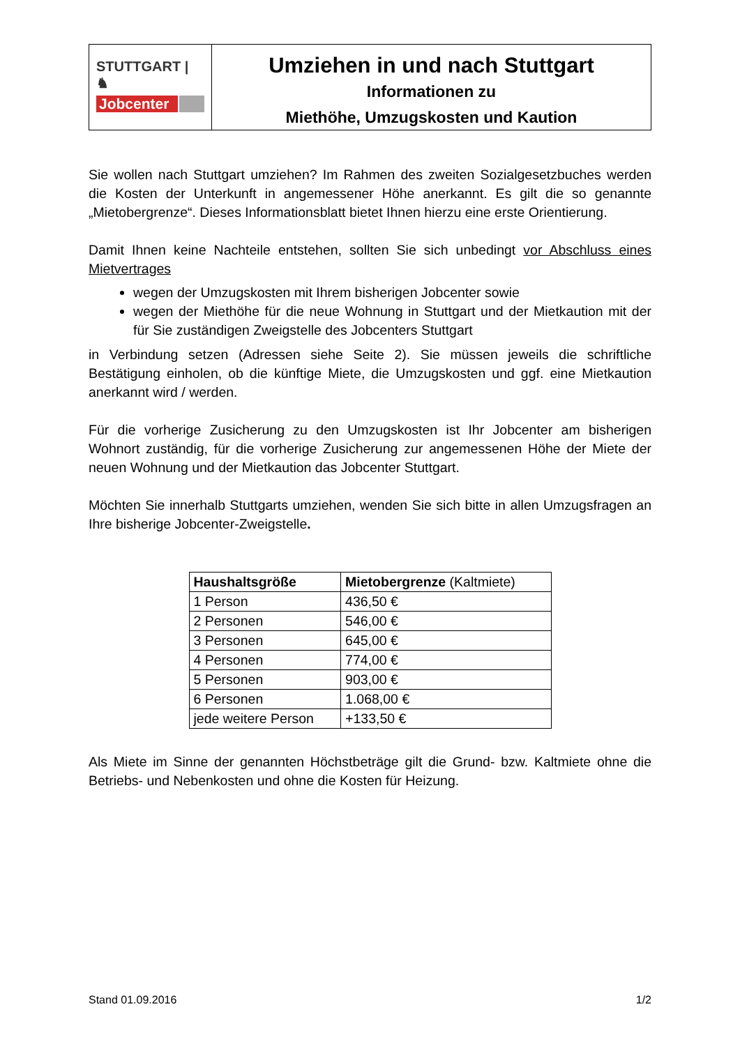STUTTGART | ♞
Jobcenter
Umziehen in und nach Stuttgart
Informationen zu
Miethöhe, Umzugskosten und Kaution
Sie wollen nach Stuttgart umziehen? Im Rahmen des zweiten Sozialgesetzbuches werden die Kosten der Unterkunft in angemessener Höhe anerkannt. Es gilt die so genannte „Mietobergrenze“. Dieses Informationsblatt bietet Ihnen hierzu eine erste Orientierung.
Damit Ihnen keine Nachteile entstehen, sollten Sie sich unbedingt vor Abschluss eines Mietvertrages
wegen der Umzugskosten mit Ihrem bisherigen Jobcenter sowie
wegen der Miethöhe für die neue Wohnung in Stuttgart und der Mietkaution mit der für Sie zuständigen Zweigstelle des Jobcenters Stuttgart
in Verbindung setzen (Adressen siehe Seite 2). Sie müssen jeweils die schriftliche Bestätigung einholen, ob die künftige Miete, die Umzugskosten und ggf. eine Mietkaution anerkannt wird / werden.
Für die vorherige Zusicherung zu den Umzugskosten ist Ihr Jobcenter am bisherigen Wohnort zuständig, für die vorherige Zusicherung zur angemessenen Höhe der Miete der neuen Wohnung und der Mietkaution das Jobcenter Stuttgart.
Möchten Sie innerhalb Stuttgarts umziehen, wenden Sie sich bitte in allen Umzugsfragen an Ihre bisherige Jobcenter-Zweigstelle.
| Haushaltsgröße | Mietobergrenze (Kaltmiete) |
| --- | --- |
| 1 Person | 436,50 € |
| 2 Personen | 546,00 € |
| 3 Personen | 645,00 € |
| 4 Personen | 774,00 € |
| 5 Personen | 903,00 € |
| 6 Personen | 1.068,00 € |
| jede weitere Person | +133,50 € |
Als Miete im Sinne der genannten Höchstbeträge gilt die Grund- bzw. Kaltmiete ohne die Betriebs- und Nebenkosten und ohne die Kosten für Heizung.
Stand 01.09.2016 1/2